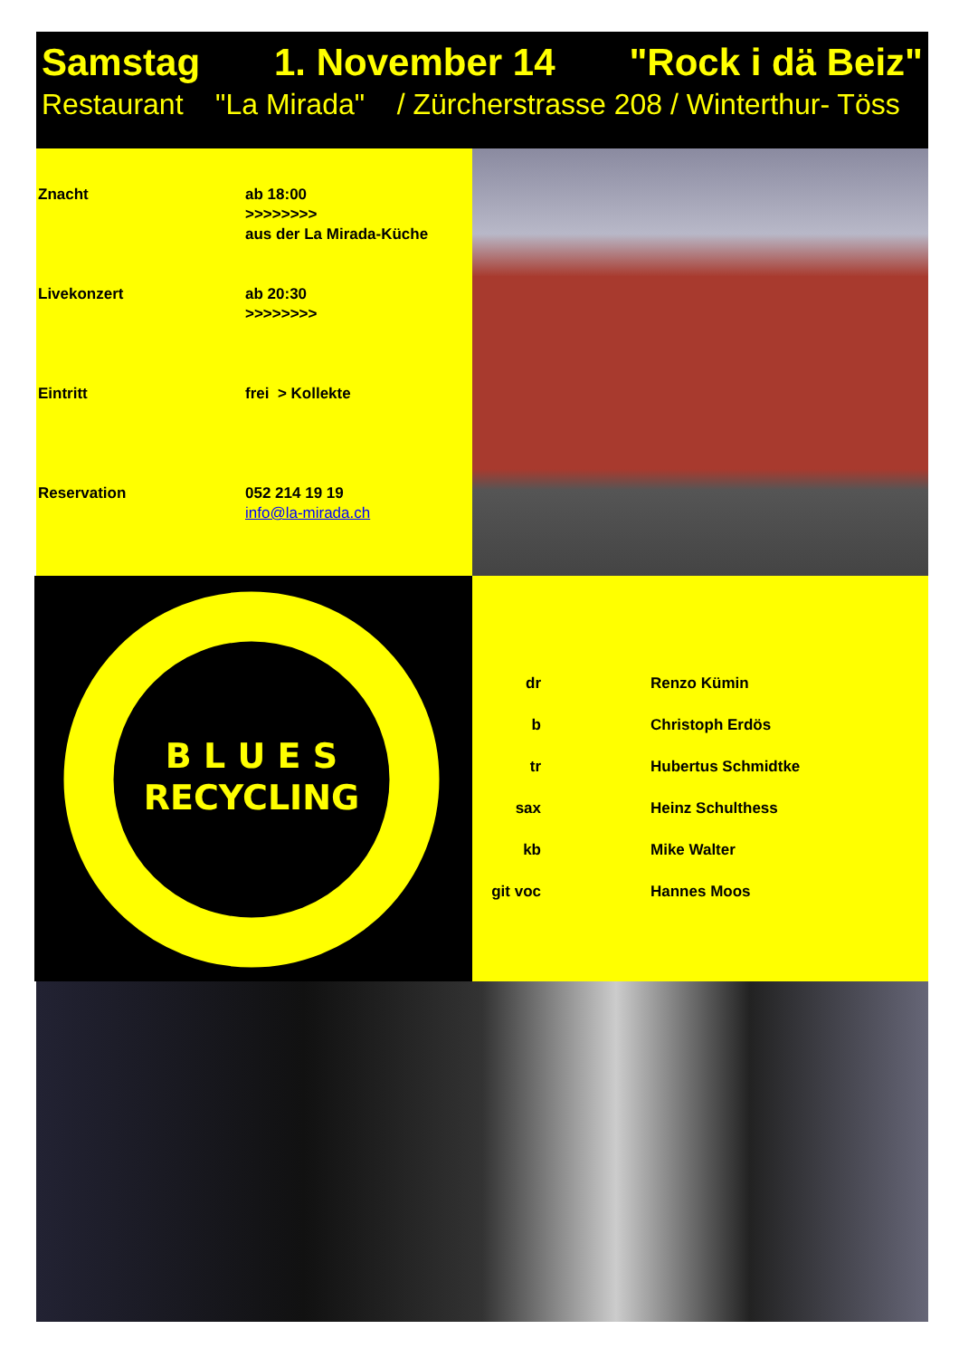Samstag 1. November 14 "Rock i dä Beiz"
Restaurant "La Mirada" / Zürcherstrasse 208 / Winterthur- Töss
| Znacht | ab 18:00 >>>>>>>> aus der La Mirada-Küche |
| Livekonzert | ab 20:30 >>>>>>>> |
| Eintritt | frei > Kollekte |
| Reservation | 052 214 19 19 info@la-mirada.ch |
B L U E S
RECYCLING
| dr | Renzo Kümin |
| b | Christoph Erdös |
| tr | Hubertus Schmidtke |
| sax | Heinz Schulthess |
| kb | Mike Walter |
| git voc | Hannes Moos |